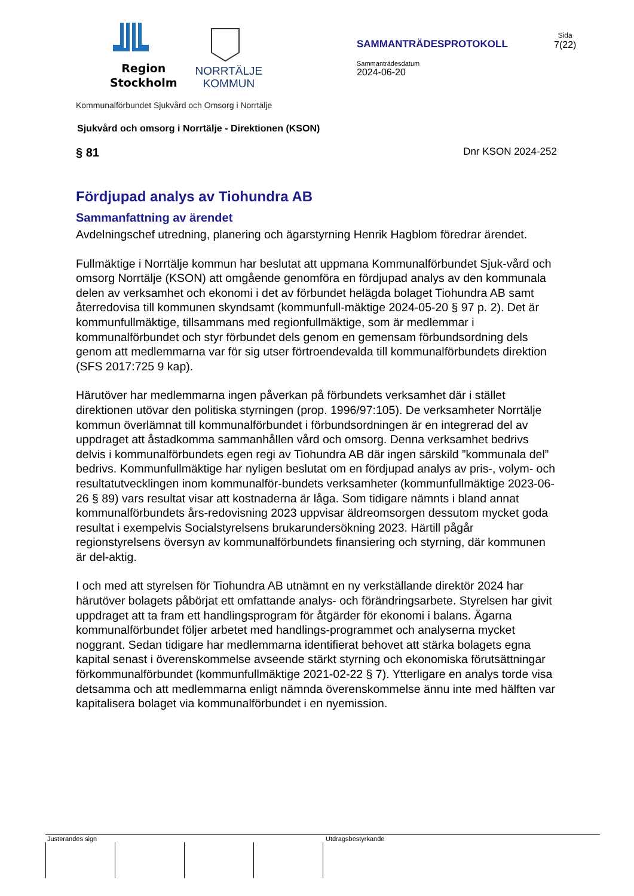Region
Stockholm
NORRTÄLJE
KOMMUN
Kommunalförbundet Sjukvård och Omsorg i Norrtälje
SAMMANTRÄDESPROTOKOLL
Sammanträdesdatum
2024-06-20
Sida
7(22)
Sjukvård och omsorg i Norrtälje - Direktionen (KSON)
§ 81 Dnr KSON 2024-252
Fördjupad analys av Tiohundra AB
Sammanfattning av ärendet
Avdelningschef utredning, planering och ägarstyrning Henrik Hagblom föredrar ärendet.
Fullmäktige i Norrtälje kommun har beslutat att uppmana Kommunalförbundet Sjuk-vård och omsorg Norrtälje (KSON) att omgående genomföra en fördjupad analys av den kommunala delen av verksamhet och ekonomi i det av förbundet helägda bolaget Tiohundra AB samt återredovisa till kommunen skyndsamt (kommunfull-mäktige 2024-05-20 § 97 p. 2). Det är kommunfullmäktige, tillsammans med regionfullmäktige, som är medlemmar i kommunalförbundet och styr förbundet dels genom en gemensam förbundsordning dels genom att medlemmarna var för sig utser förtroendevalda till kommunalförbundets direktion (SFS 2017:725 9 kap).
Härutöver har medlemmarna ingen påverkan på förbundets verksamhet där i stället direktionen utövar den politiska styrningen (prop. 1996/97:105). De verksamheter Norrtälje kommun överlämnat till kommunalförbundet i förbundsordningen är en integrerad del av uppdraget att åstadkomma sammanhållen vård och omsorg. Denna verksamhet bedrivs delvis i kommunalförbundets egen regi av Tiohundra AB där ingen särskild ”kommunala del” bedrivs. Kommunfullmäktige har nyligen beslutat om en fördjupad analys av pris-, volym- och resultatutvecklingen inom kommunalför-bundets verksamheter (kommunfullmäktige 2023-06-26 § 89) vars resultat visar att kostnaderna är låga. Som tidigare nämnts i bland annat kommunalförbundets års-redovisning 2023 uppvisar äldreomsorgen dessutom mycket goda resultat i exempelvis Socialstyrelsens brukarundersökning 2023. Härtill pågår regionstyrelsens översyn av kommunalförbundets finansiering och styrning, där kommunen är del-aktig.
I och med att styrelsen för Tiohundra AB utnämnt en ny verkställande direktör 2024 har härutöver bolagets påbörjat ett omfattande analys- och förändringsarbete. Styrelsen har givit uppdraget att ta fram ett handlingsprogram för åtgärder för ekonomi i balans. Ägarna kommunalförbundet följer arbetet med handlings-programmet och analyserna mycket noggrant. Sedan tidigare har medlemmarna identifierat behovet att stärka bolagets egna kapital senast i överenskommelse avseende stärkt styrning och ekonomiska förutsättningar förkommunalförbundet (kommunfullmäktige 2021-02-22 § 7). Ytterligare en analys torde visa detsamma och att medlemmarna enligt nämnda överenskommelse ännu inte med hälften var kapitalisera bolaget via kommunalförbundet i en nyemission.
Justerandes sign Utdragsbestyrkande